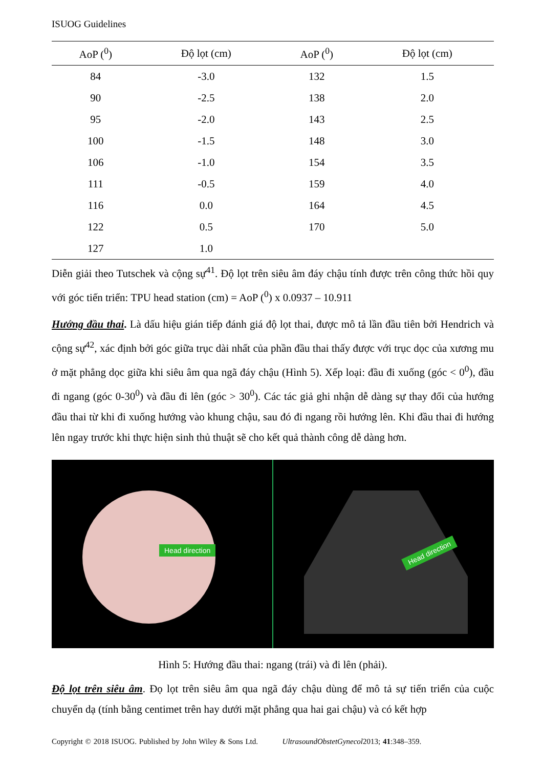ISUOG Guidelines
| AoP (<sup>0</sup>) | Độ lọt (cm) | AoP (<sup>0</sup>) | Độ lọt (cm) |
| --- | --- | --- | --- |
| 84 | -3.0 | 132 | 1.5 |
| 90 | -2.5 | 138 | 2.0 |
| 95 | -2.0 | 143 | 2.5 |
| 100 | -1.5 | 148 | 3.0 |
| 106 | -1.0 | 154 | 3.5 |
| 111 | -0.5 | 159 | 4.0 |
| 116 | 0.0 | 164 | 4.5 |
| 122 | 0.5 | 170 | 5.0 |
| 127 | 1.0 | | |
Diễn giải theo Tutschek và cộng sự<sup>41</sup>. Độ lọt trên siêu âm đáy chậu tính được trên công thức hồi quy với góc tiến triển: TPU head station (cm) = AoP (<sup>0</sup>) x 0.0937 – 10.911
Hướng đầu thai. Là dấu hiệu gián tiếp đánh giá độ lọt thai, được mô tả lần đầu tiên bởi Hendrich và cộng sự<sup>42</sup>, xác định bởi góc giữa trục dài nhất của phần đầu thai thấy được với trục dọc của xương mu ở mặt phẳng dọc giữa khi siêu âm qua ngã đáy chậu (Hình 5). Xếp loại: đầu đi xuống (góc < 0<sup>0</sup>), đầu đi ngang (góc 0-30<sup>0</sup>) và đầu đi lên (góc > 30<sup>0</sup>). Các tác giả ghi nhận dễ dàng sự thay đổi của hướng đầu thai từ khi đi xuống hướng vào khung chậu, sau đó đi ngang rồi hướng lên. Khi đầu thai đi hướng lên ngay trước khi thực hiện sinh thủ thuật sẽ cho kết quả thành công dễ dàng hơn.
Head direction
Head direction
Hình 5: Hướng đầu thai: ngang (trái) và đi lên (phải).
Độ lọt trên siêu âm. Đọ lọt trên siêu âm qua ngã đáy chậu dùng để mô tả sự tiến triển của cuộc chuyển dạ (tính bằng centimet trên hay dưới mặt phẳng qua hai gai chậu) và có kết hợp
Copyright © 2018 ISUOG. Published by John Wiley & Sons Ltd. UltrasoundObstetGynecol2013; 41:348–359.